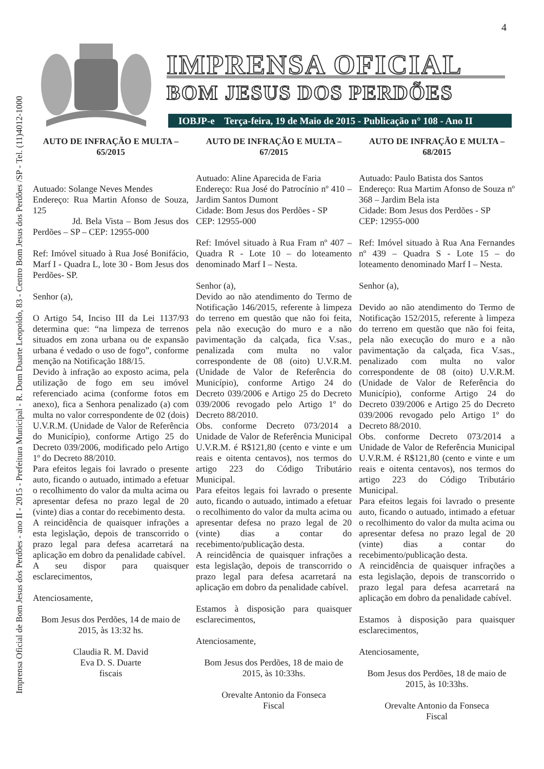4
Imprensa Oficial de Bom Jesus dos Perdões - ano II - 2015 - Prefeitura Municipal - R. Dom Duarte Leopoldo, 83 - Centro Bom Jesus dos Perdões /SP - Tel. (11)4012-1000
IMPRENSA OFICIAL
BOM JESUS DOS PERDÕES
IOBJP-e Terça-feira, 19 de Maio de 2015 - Publicação n° 108 - Ano II
AUTO DE INFRAÇÃO E MULTA – 65/2015
Autuado: Solange Neves Mendes
Endereço: Rua Martin Afonso de Souza, 125
Jd. Bela Vista – Bom Jesus dos Perdões – SP – CEP: 12955-000
Ref: Imóvel situado à Rua José Bonifácio, Marf I - Quadra L, lote 30 - Bom Jesus dos Perdões- SP.
Senhor (a),
O Artigo 54, Inciso III da Lei 1137/93 determina que: “na limpeza de terrenos situados em zona urbana ou de expansão urbana é vedado o uso de fogo”, conforme menção na Notificação 188/15.
Devido à infração ao exposto acima, pela utilização de fogo em seu imóvel referenciado acima (conforme fotos em anexo), fica a Senhora penalizado (a) com multa no valor correspondente de 02 (dois) U.V.R.M. (Unidade de Valor de Referência do Município), conforme Artigo 25 do Decreto 039/2006, modificado pelo Artigo 1º do Decreto 88/2010.
Para efeitos legais foi lavrado o presente auto, ficando o autuado, intimado a efetuar o recolhimento do valor da multa acima ou apresentar defesa no prazo legal de 20 (vinte) dias a contar do recebimento desta.
A reincidência de quaisquer infrações a esta legislação, depois de transcorrido o prazo legal para defesa acarretará na aplicação em dobro da penalidade cabível.
A seu dispor para quaisquer esclarecimentos,
Atenciosamente,
Bom Jesus dos Perdões, 14 de maio de 2015, às 13:32 hs.
Claudia R. M. David
Eva D. S. Duarte
fiscais
AUTO DE INFRAÇÃO E MULTA – 67/2015
Autuado: Aline Aparecida de Faria
Endereço: Rua José do Patrocínio nº 410 – Jardim Santos Dumont
Cidade: Bom Jesus dos Perdões - SP
CEP: 12955-000
Ref: Imóvel situado à Rua Fram nº 407 – Quadra R - Lote 10 – do loteamento denominado Marf I – Nesta.
Senhor (a),
Devido ao não atendimento do Termo de Notificação 146/2015, referente à limpeza do terreno em questão que não foi feita, pela não execução do muro e a não pavimentação da calçada, fica V.sas., penalizada com multa no valor correspondente de 08 (oito) U.V.R.M. (Unidade de Valor de Referência do Município), conforme Artigo 24 do Decreto 039/2006 e Artigo 25 do Decreto 039/2006 revogado pelo Artigo 1º do Decreto 88/2010.
Obs. conforme Decreto 073/2014 a Unidade de Valor de Referência Municipal U.V.R.M. é R$121,80 (cento e vinte e um reais e oitenta centavos), nos termos do artigo 223 do Código Tributário Municipal.
Para efeitos legais foi lavrado o presente auto, ficando o autuado, intimado a efetuar o recolhimento do valor da multa acima ou apresentar defesa no prazo legal de 20 (vinte) dias a contar do recebimento/publicação desta.
A reincidência de quaisquer infrações a esta legislação, depois de transcorrido o prazo legal para defesa acarretará na aplicação em dobro da penalidade cabível.
Estamos à disposição para quaisquer esclarecimentos,
Atenciosamente,
Bom Jesus dos Perdões, 18 de maio de 2015, às 10:33hs.
Orevalte Antonio da Fonseca
Fiscal
AUTO DE INFRAÇÃO E MULTA – 68/2015
Autuado: Paulo Batista dos Santos
Endereço: Rua Martim Afonso de Souza nº 368 – Jardim Bela ista
Cidade: Bom Jesus dos Perdões - SP
CEP: 12955-000
Ref: Imóvel situado à Rua Ana Fernandes nº 439 – Quadra S - Lote 15 – do loteamento denominado Marf I – Nesta.
Senhor (a),
Devido ao não atendimento do Termo de Notificação 152/2015, referente à limpeza do terreno em questão que não foi feita, pela não execução do muro e a não pavimentação da calçada, fica V.sas., penalizado com multa no valor correspondente de 08 (oito) U.V.R.M. (Unidade de Valor de Referência do Município), conforme Artigo 24 do Decreto 039/2006 e Artigo 25 do Decreto 039/2006 revogado pelo Artigo 1º do Decreto 88/2010.
Obs. conforme Decreto 073/2014 a Unidade de Valor de Referência Municipal U.V.R.M. é R$121,80 (cento e vinte e um reais e oitenta centavos), nos termos do artigo 223 do Código Tributário Municipal.
Para efeitos legais foi lavrado o presente auto, ficando o autuado, intimado a efetuar o recolhimento do valor da multa acima ou apresentar defesa no prazo legal de 20 (vinte) dias a contar do recebimento/publicação desta.
A reincidência de quaisquer infrações a esta legislação, depois de transcorrido o prazo legal para defesa acarretará na aplicação em dobro da penalidade cabível.
Estamos à disposição para quaisquer esclarecimentos,
Atenciosamente,
Bom Jesus dos Perdões, 18 de maio de 2015, às 10:33hs.
Orevalte Antonio da Fonseca
Fiscal